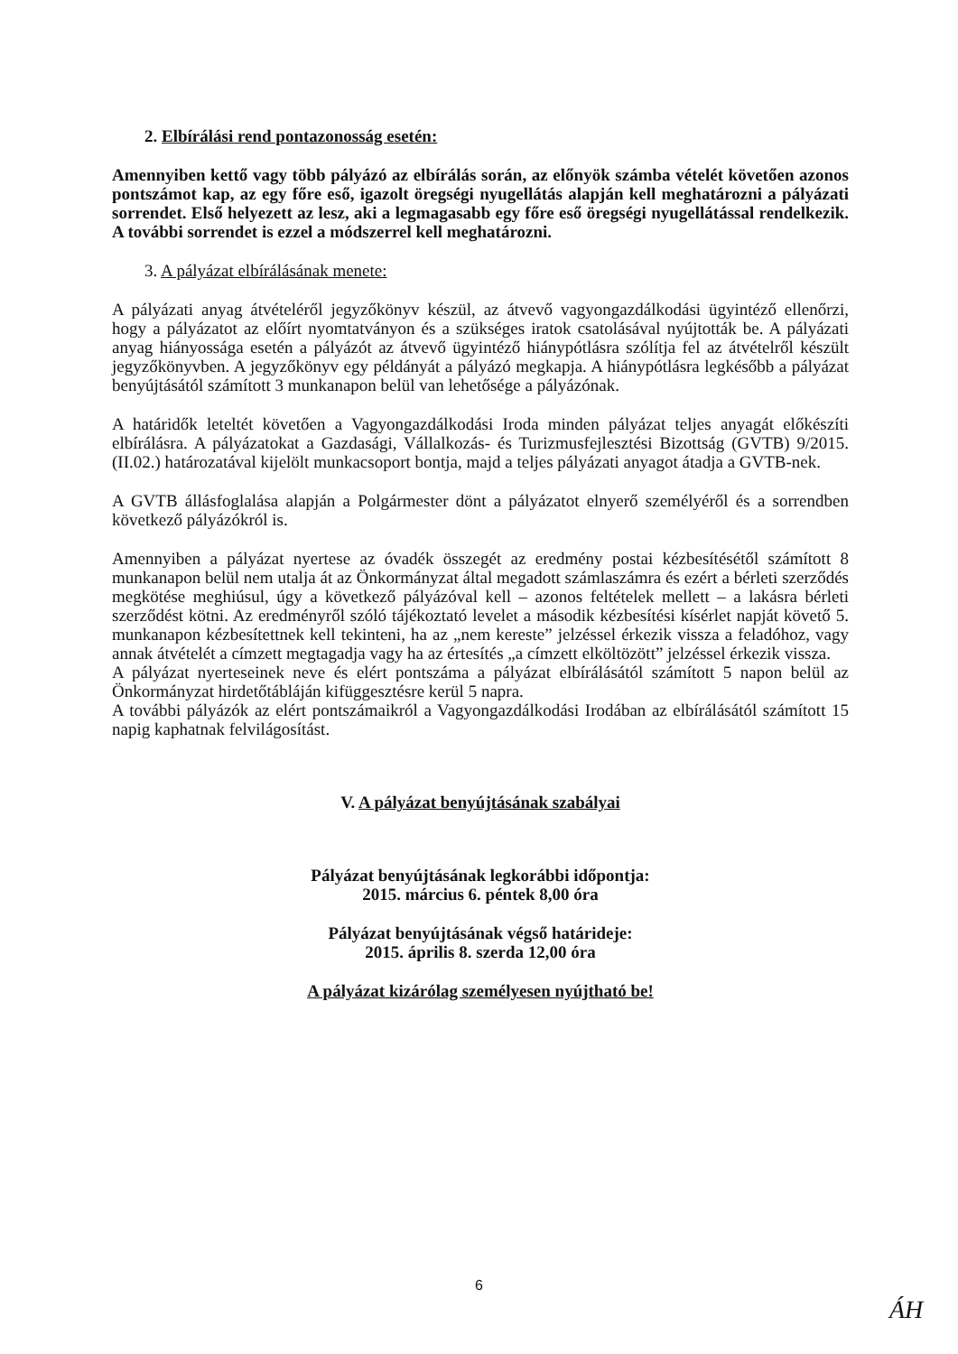2. Elbírálási rend pontazonosság esetén:
Amennyiben kettő vagy több pályázó az elbírálás során, az előnyök számba vételét követően azonos pontszámot kap, az egy főre eső, igazolt öregségi nyugellátás alapján kell meghatározni a pályázati sorrendet. Első helyezett az lesz, aki a legmagasabb egy főre eső öregségi nyugellátással rendelkezik. A további sorrendet is ezzel a módszerrel kell meghatározni.
3. A pályázat elbírálásának menete:
A pályázati anyag átvételéről jegyzőkönyv készül, az átvevő vagyongazdálkodási ügyintéző ellenőrzi, hogy a pályázatot az előírt nyomtatványon és a szükséges iratok csatolásával nyújtották be. A pályázati anyag hiányossága esetén a pályázót az átvevő ügyintéző hiánypótlásra szólítja fel az átvételről készült jegyzőkönyvben. A jegyzőkönyv egy példányát a pályázó megkapja. A hiánypótlásra legkésőbb a pályázat benyújtásától számított 3 munkanapon belül van lehetősége a pályázónak.
A határidők leteltét követően a Vagyongazdálkodási Iroda minden pályázat teljes anyagát előkészíti elbírálásra. A pályázatokat a Gazdasági, Vállalkozás- és Turizmusfejlesztési Bizottság (GVTB) 9/2015. (II.02.) határozatával kijelölt munkacsoport bontja, majd a teljes pályázati anyagot átadja a GVTB-nek.
A GVTB állásfoglalása alapján a Polgármester dönt a pályázatot elnyerő személyéről és a sorrendben következő pályázókról is.
Amennyiben a pályázat nyertese az óvadék összegét az eredmény postai kézbesítésétől számított 8 munkanapon belül nem utalja át az Önkormányzat által megadott számlaszámra és ezért a bérleti szerződés megkötése meghiúsul, úgy a következő pályázóval kell – azonos feltételek mellett – a lakásra bérleti szerződést kötni. Az eredményről szóló tájékoztató levelet a második kézbesítési kísérlet napját követő 5. munkanapon kézbesítettnek kell tekinteni, ha az „nem kereste” jelzéssel érkezik vissza a feladóhoz, vagy annak átvételét a címzett megtagadja vagy ha az értesítés „a címzett elköltözött” jelzéssel érkezik vissza.
A pályázat nyerteseinek neve és elért pontszáma a pályázat elbírálásától számított 5 napon belül az Önkormányzat hirdetőtábláján kifüggesztésre kerül 5 napra.
A további pályázók az elért pontszámaikról a Vagyongazdálkodási Irodában az elbírálásától számított 15 napig kaphatnak felvilágosítást.
V. A pályázat benyújtásának szabályai
Pályázat benyújtásának legkorábbi időpontja:
2015. március 6. péntek 8,00 óra
Pályázat benyújtásának végső határideje:
2015. április 8. szerda 12,00 óra
A pályázat kizárólag személyesen nyújtható be!
6
ÁH